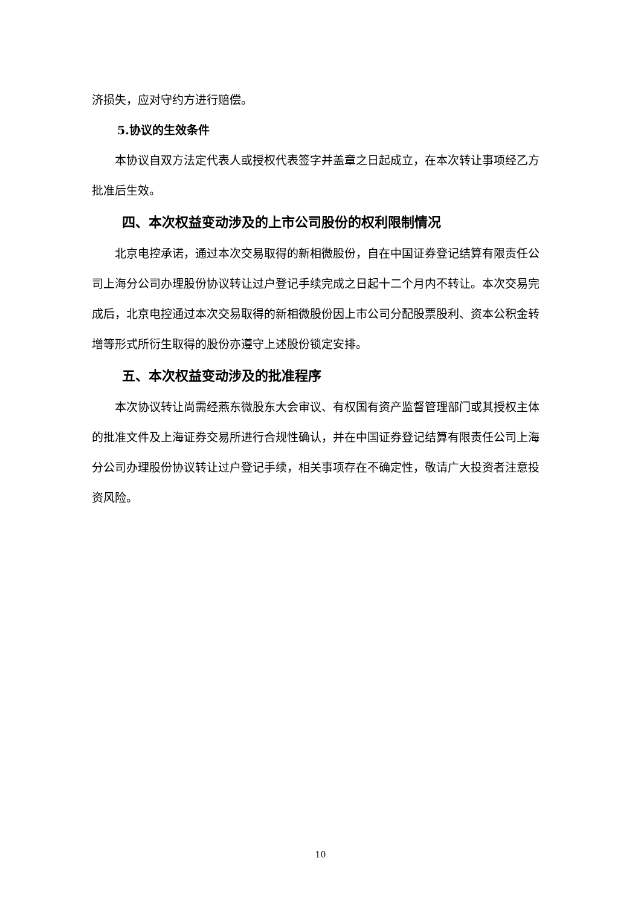济损失，应对守约方进行赔偿。
5.协议的生效条件
本协议自双方法定代表人或授权代表签字并盖章之日起成立，在本次转让事项经乙方批准后生效。
四、本次权益变动涉及的上市公司股份的权利限制情况
北京电控承诺，通过本次交易取得的新相微股份，自在中国证券登记结算有限责任公司上海分公司办理股份协议转让过户登记手续完成之日起十二个月内不转让。本次交易完成后，北京电控通过本次交易取得的新相微股份因上市公司分配股票股利、资本公积金转增等形式所衍生取得的股份亦遵守上述股份锁定安排。
五、本次权益变动涉及的批准程序
本次协议转让尚需经燕东微股东大会审议、有权国有资产监督管理部门或其授权主体的批准文件及上海证券交易所进行合规性确认，并在中国证券登记结算有限责任公司上海分公司办理股份协议转让过户登记手续，相关事项存在不确定性，敬请广大投资者注意投资风险。
10